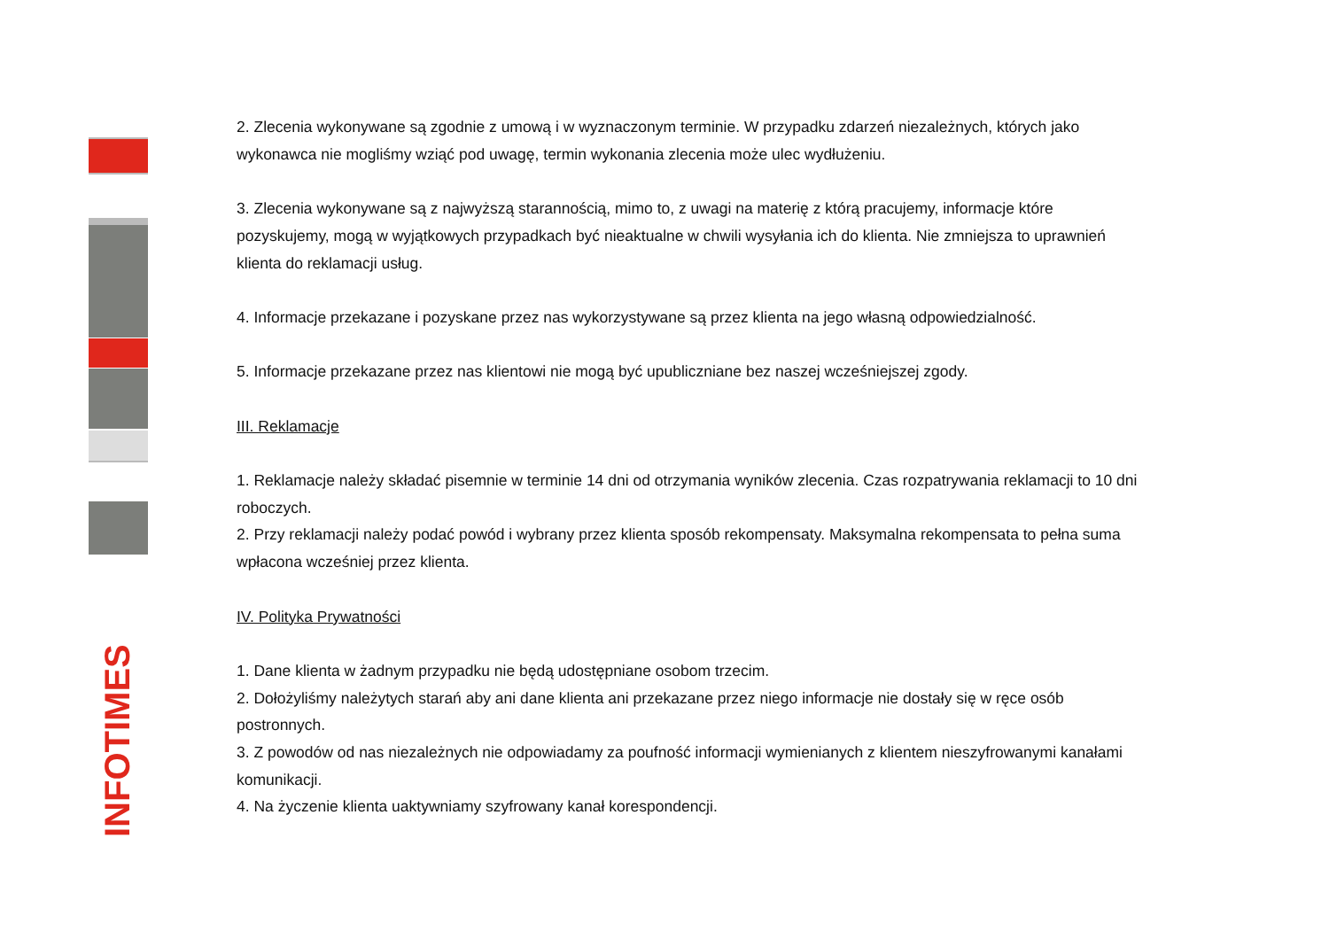INFOTIMES
2. Zlecenia wykonywane są zgodnie z umową i w wyznaczonym terminie. W przypadku zdarzeń niezależnych, których jako wykonawca nie mogliśmy wziąć pod uwagę, termin wykonania zlecenia może ulec wydłużeniu.
3. Zlecenia wykonywane są z najwyższą starannością, mimo to, z uwagi na materię z którą pracujemy, informacje które pozyskujemy, mogą w wyjątkowych przypadkach być nieaktualne w chwili wysyłania ich do klienta. Nie zmniejsza to uprawnień klienta do reklamacji usług.
4. Informacje przekazane i pozyskane przez nas wykorzystywane są przez klienta na jego własną odpowiedzialność.
5. Informacje przekazane przez nas klientowi nie mogą być upubliczniane bez naszej wcześniejszej zgody.
III. Reklamacje
1. Reklamacje należy składać pisemnie w terminie 14 dni od otrzymania wyników zlecenia. Czas rozpatrywania reklamacji to 10 dni roboczych.
2. Przy reklamacji należy podać powód i wybrany przez klienta sposób rekompensaty. Maksymalna rekompensata to pełna suma wpłacona wcześniej przez klienta.
IV. Polityka Prywatności
1. Dane klienta w żadnym przypadku nie będą udostępniane osobom trzecim.
2. Dołożyliśmy należytych starań aby ani dane klienta ani przekazane przez niego informacje nie dostały się w ręce osób postronnych.
3. Z powodów od nas niezależnych nie odpowiadamy za poufność informacji wymienianych z klientem nieszyfrowanymi kanałami komunikacji.
4. Na życzenie klienta uaktywniamy szyfrowany kanał korespondencji.